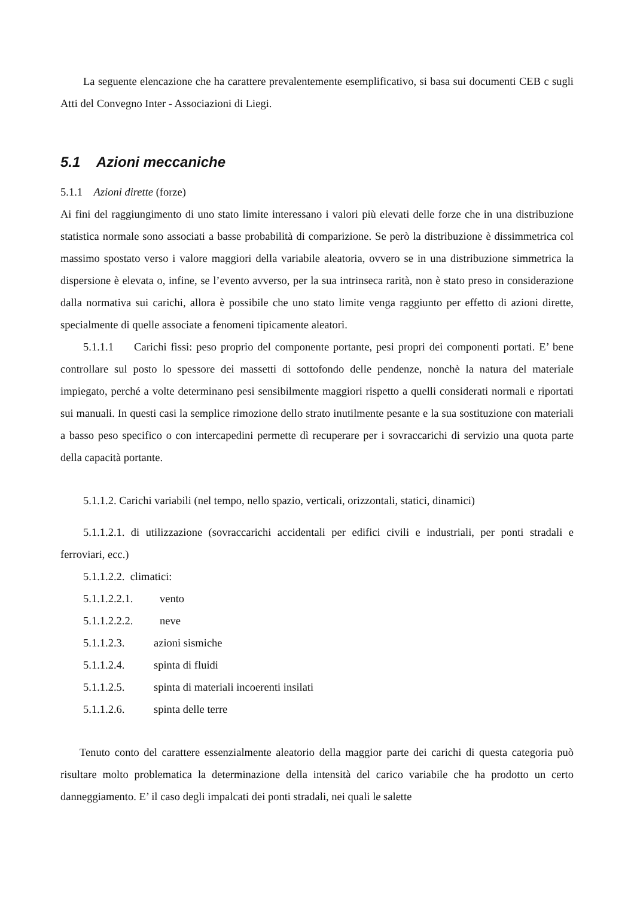La seguente elencazione che ha carattere prevalentemente esemplificativo, si basa sui documenti CEB c sugli Atti del Convegno Inter - Associazioni di Liegi.
5.1 Azioni meccaniche
5.1.1 Azioni dirette (forze)
Ai fini del raggiungimento di uno stato limite interessano i valori più elevati delle forze che in una distribuzione statistica normale sono associati a basse probabilità di comparizione. Se però la distribuzione è dissimmetrica col massimo spostato verso i valore maggiori della variabile aleatoria, ovvero se in una distribuzione simmetrica la dispersione è elevata o, infine, se l’evento avverso, per la sua intrinseca rarità, non è stato preso in considerazione dalla normativa sui carichi, allora è possibile che uno stato limite venga raggiunto per effetto di azioni dirette, specialmente di quelle associate a fenomeni tipicamente aleatori.
5.1.1.1 Carichi fissi: peso proprio del componente portante, pesi propri dei componenti portati. E’ bene controllare sul posto lo spessore dei massetti di sottofondo delle pendenze, nonchè la natura del materiale impiegato, perché a volte determinano pesi sensibilmente maggiori rispetto a quelli considerati normali e riportati sui manuali. In questi casi la semplice rimozione dello strato inutilmente pesante e la sua sostituzione con materiali a basso peso specifico o con intercapedini permette dì recuperare per i sovraccarichi di servizio una quota parte della capacità portante.
5.1.1.2. Carichi variabili (nel tempo, nello spazio, verticali, orizzontali, statici, dinamici)
5.1.1.2.1. di utilizzazione (sovraccarichi accidentali per edifici civili e industriali, per ponti stradali e ferroviari, ecc.)
5.1.1.2.2. climatici:
5.1.1.2.2.1. vento
5.1.1.2.2.2. neve
5.1.1.2.3. azioni sismiche
5.1.1.2.4. spinta di fluidi
5.1.1.2.5. spinta di materiali incoerenti insilati
5.1.1.2.6. spinta delle terre
Tenuto conto del carattere essenzialmente aleatorio della maggior parte dei carichi di questa categoria può risultare molto problematica la determinazione della intensità del carico variabile che ha prodotto un certo danneggiamento. E’ il caso degli impalcati dei ponti stradali, nei quali le salette